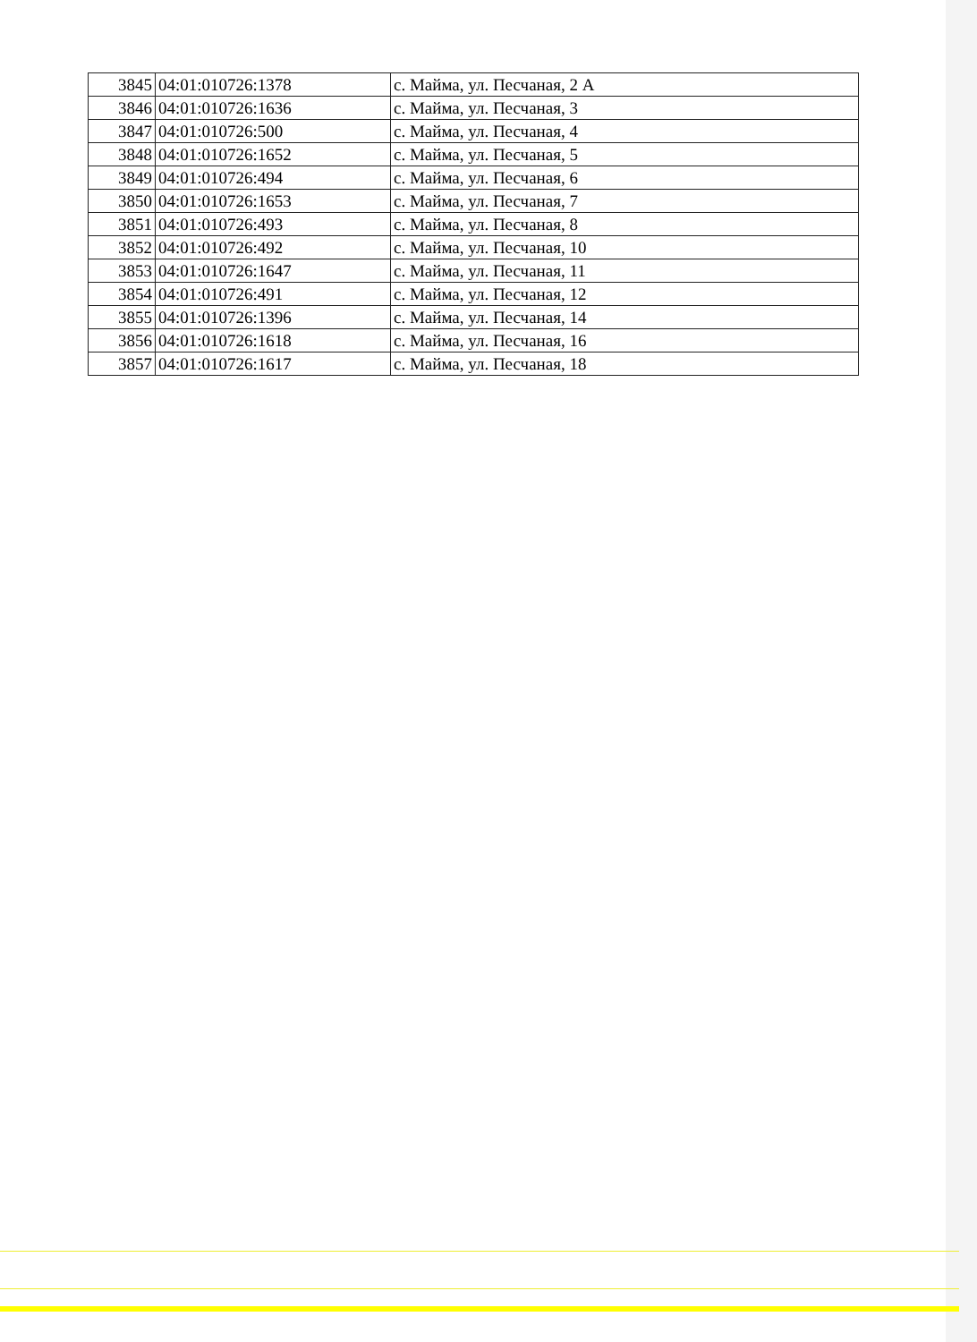| 3845 | 04:01:010726:1378 | с. Майма, ул. Песчаная, 2 А |
| 3846 | 04:01:010726:1636 | с. Майма, ул. Песчаная, 3 |
| 3847 | 04:01:010726:500 | с. Майма, ул. Песчаная, 4 |
| 3848 | 04:01:010726:1652 | с. Майма, ул. Песчаная, 5 |
| 3849 | 04:01:010726:494 | с. Майма, ул. Песчаная, 6 |
| 3850 | 04:01:010726:1653 | с. Майма, ул. Песчаная, 7 |
| 3851 | 04:01:010726:493 | с. Майма, ул. Песчаная, 8 |
| 3852 | 04:01:010726:492 | с. Майма, ул. Песчаная, 10 |
| 3853 | 04:01:010726:1647 | с. Майма, ул. Песчаная, 11 |
| 3854 | 04:01:010726:491 | с. Майма, ул. Песчаная, 12 |
| 3855 | 04:01:010726:1396 | с. Майма, ул. Песчаная, 14 |
| 3856 | 04:01:010726:1618 | с. Майма, ул. Песчаная, 16 |
| 3857 | 04:01:010726:1617 | с. Майма, ул. Песчаная, 18 |